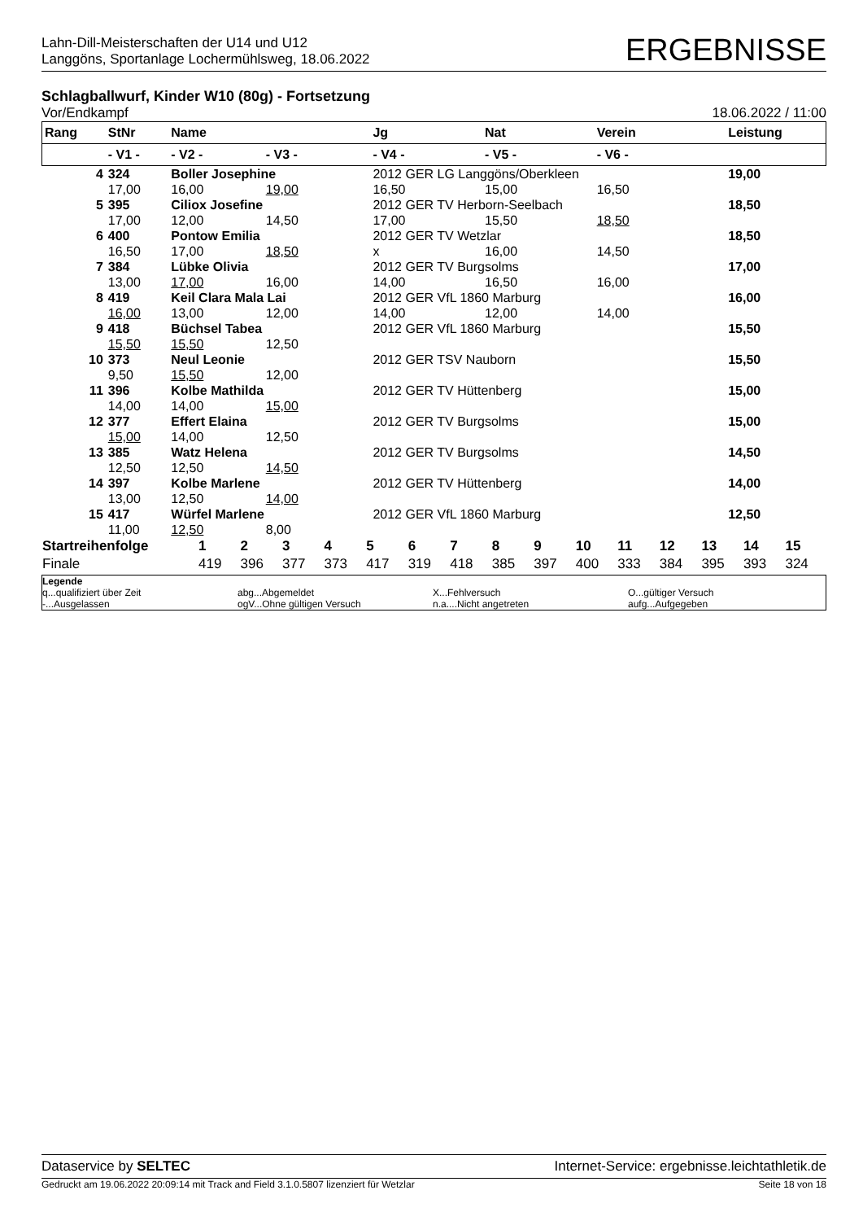Lahn-Dill-Meisterschaften der U14 und U12
Langgöns, Sportanlage Lochermühlsweg, 18.06.2022
ERGEBNISSE
Schlagballwurf, Kinder W10 (80g) - Fortsetzung
Vor/Endkampf 18.06.2022 / 11:00
| Rang | StNr | Name | | | Jg | Nat | Verein | | Leistung |
| --- | --- | --- | --- | --- | --- | --- | --- | --- | --- |
| | - V1 - | - V2 - | - V3 - | | - V4 - | - V5 - | - V6 - | | |
| 4 | 324 | Boller Josephine | | | 2012 GER LG Langgöns/Oberkleen | | | | 19,00 |
| | 17,00 | 16,00 | 19,00 | | 16,50 | 15,00 | 16,50 | | |
| 5 | 395 | Ciliox Josefine | | | 2012 GER TV Herborn-Seelbach | | | | 18,50 |
| | 17,00 | 12,00 | 14,50 | | 17,00 | 15,50 | 18,50 | | |
| 6 | 400 | Pontow Emilia | | | 2012 GER TV Wetzlar | | | | 18,50 |
| | 16,50 | 17,00 | 18,50 | | x | 16,00 | 14,50 | | |
| 7 | 384 | Lübke Olivia | | | 2012 GER TV Burgsolms | | | | 17,00 |
| | 13,00 | 17,00 | 16,00 | | 14,00 | 16,50 | 16,00 | | |
| 8 | 419 | Keil Clara Mala Lai | | | 2012 GER VfL 1860 Marburg | | | | 16,00 |
| | 16,00 | 13,00 | 12,00 | | 14,00 | 12,00 | 14,00 | | |
| 9 | 418 | Büchsel Tabea | | | 2012 GER VfL 1860 Marburg | | | | 15,50 |
| | 15,50 | 15,50 | 12,50 | | | | | | |
| 10 | 373 | Neul Leonie | | | 2012 GER TSV Nauborn | | | | 15,50 |
| | 9,50 | 15,50 | 12,00 | | | | | | |
| 11 | 396 | Kolbe Mathilda | | | 2012 GER TV Hüttenberg | | | | 15,00 |
| | 14,00 | 14,00 | 15,00 | | | | | | |
| 12 | 377 | Effert Elaina | | | 2012 GER TV Burgsolms | | | | 15,00 |
| | 15,00 | 14,00 | 12,50 | | | | | | |
| 13 | 385 | Watz Helena | | | 2012 GER TV Burgsolms | | | | 14,50 |
| | 12,50 | 12,50 | 14,50 | | | | | | |
| 14 | 397 | Kolbe Marlene | | | 2012 GER TV Hüttenberg | | | | 14,00 |
| | 13,00 | 12,50 | 14,00 | | | | | | |
| 15 | 417 | Würfel Marlene | | | 2012 GER VfL 1860 Marburg | | | | 12,50 |
| | 11,00 | 12,50 | 8,00 | | | | | | |
| Startreihenfolge | 1 | 2 | 3 | 4 | 5 | 6 | 7 | 8 | 9 | 10 | 11 | 12 | 13 | 14 | 15 |
| Finale | 419 | 396 | 377 | 373 | 417 | 319 | 418 | 385 | 397 | 400 | 333 | 384 | 395 | 393 | 324 |
Legende
q...qualifiziert über Zeit abg...Abgemeldet X...Fehlversuch O...gültiger Versuch
-...Ausgelassen ogV...Ohne gültigen Versuch n.a....Nicht angetreten aufg...Aufgegeben
Dataservice by SELTEC Internet-Service: ergebnisse.leichtathletik.de
Gedruckt am 19.06.2022 20:09:14 mit Track and Field 3.1.0.5807 lizenziert für Wetzlar Seite 18 von 18